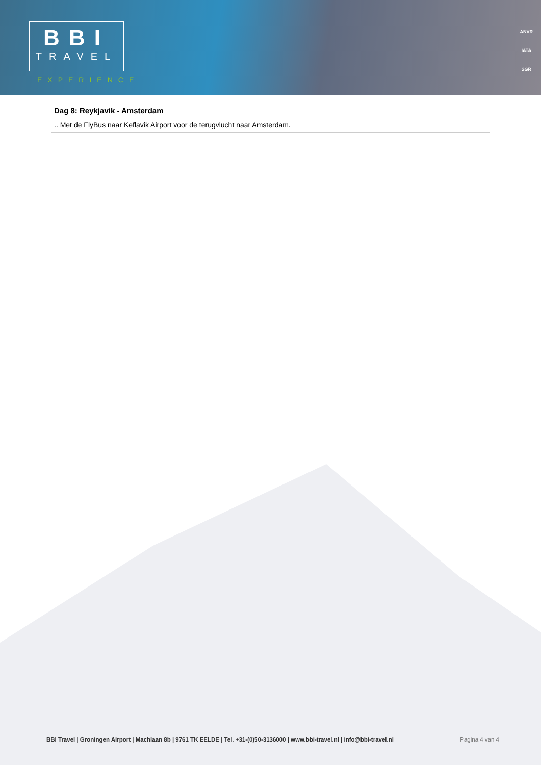BBI
TRAVEL
EXPERIENCE
ANVR
IATA
SGR
Dag 8: Reykjavik - Amsterdam
.. Met de FlyBus naar Keflavik Airport voor de terugvlucht naar Amsterdam.
BBI Travel | Groningen Airport | Machlaan 8b | 9761 TK EELDE | Tel. +31-(0)50-3136000 | www.bbi-travel.nl | info@bbi-travel.nl Pagina 4 van 4